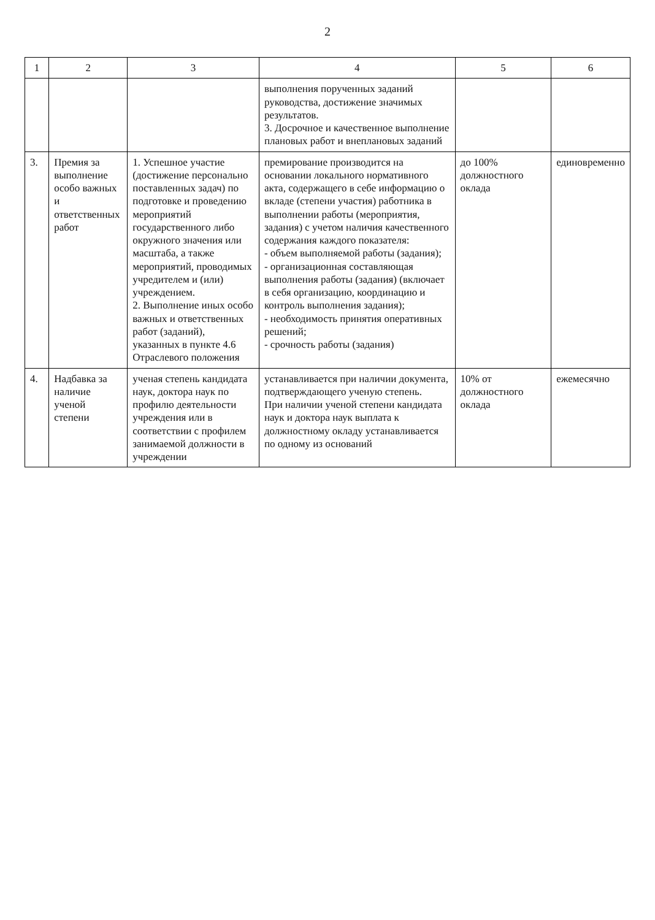2
| 1 | 2 | 3 | 4 | 5 | 6 |
| --- | --- | --- | --- | --- | --- |
| | | | выполнения порученных заданий руководства, достижение значимых результатов. 3. Досрочное и качественное выполнение плановых работ и внеплановых заданий | | |
| 3. | Премия за выполнение особо важных и ответственных работ | 1. Успешное участие (достижение персонально поставленных задач) по подготовке и проведению мероприятий государственного либо окружного значения или масштаба, а также мероприятий, проводимых учредителем и (или) учреждением. 2. Выполнение иных особо важных и ответственных работ (заданий), указанных в пункте 4.6 Отраслевого положения | премирование производится на основании локального нормативного акта, содержащего в себе информацию о вкладе (степени участия) работника в выполнении работы (мероприятия, задания) с учетом наличия качественного содержания каждого показателя: - объем выполняемой работы (задания); - организационная составляющая выполнения работы (задания) (включает в себя организацию, координацию и контроль выполнения задания); - необходимость принятия оперативных решений; - срочность работы (задания) | до 100% должностного оклада | единовременно |
| 4. | Надбавка за наличие ученой степени | ученая степень кандидата наук, доктора наук по профилю деятельности учреждения или в соответствии с профилем занимаемой должности в учреждении | устанавливается при наличии документа, подтверждающего ученую степень. При наличии ученой степени кандидата наук и доктора наук выплата к должностному окладу устанавливается по одному из оснований | 10% от должностного оклада | ежемесячно |